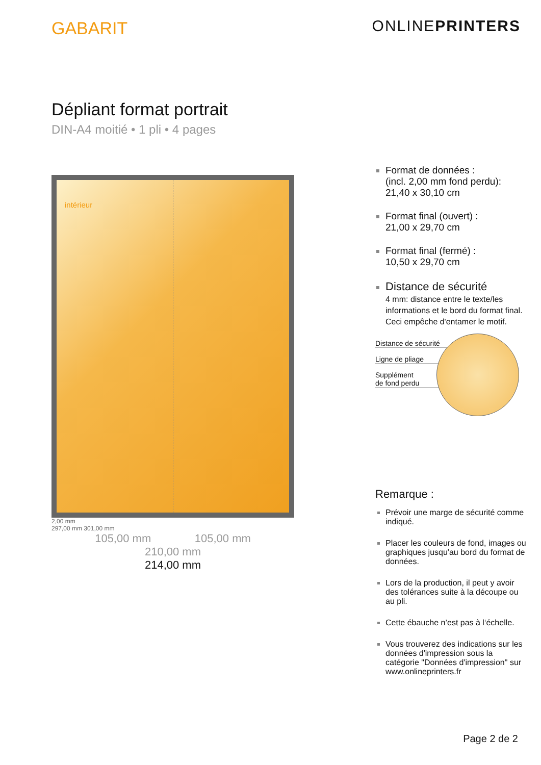GABARIT ONLINEPRINTERS
Dépliant format portrait
DIN-A4 moitié • 1 pli • 4 pages
intérieur
2,00 mm
297,00 mm 301,00 mm
105,00 mm 105,00 mm
210,00 mm
214,00 mm
Format de données :
(incl. 2,00 mm fond perdu):
21,40 x 30,10 cm
Format final (ouvert) :
21,00 x 29,70 cm
Format final (fermé) :
10,50 x 29,70 cm
Distance de sécurité
4 mm: distance entre le texte/les informations et le bord du format final. Ceci empêche d'entamer le motif.
Distance de sécurité
Ligne de pliage
Supplément
de fond perdu
Remarque :
Prévoir une marge de sécurité comme indiqué.
Placer les couleurs de fond, images ou graphiques jusqu'au bord du format de données.
Lors de la production, il peut y avoir des tolérances suite à la découpe ou au pli.
Cette ébauche n’est pas à l‘échelle.
Vous trouverez des indications sur les données d'impression sous la catégorie "Données d'impression" sur www.onlineprinters.fr
Page 2 de 2